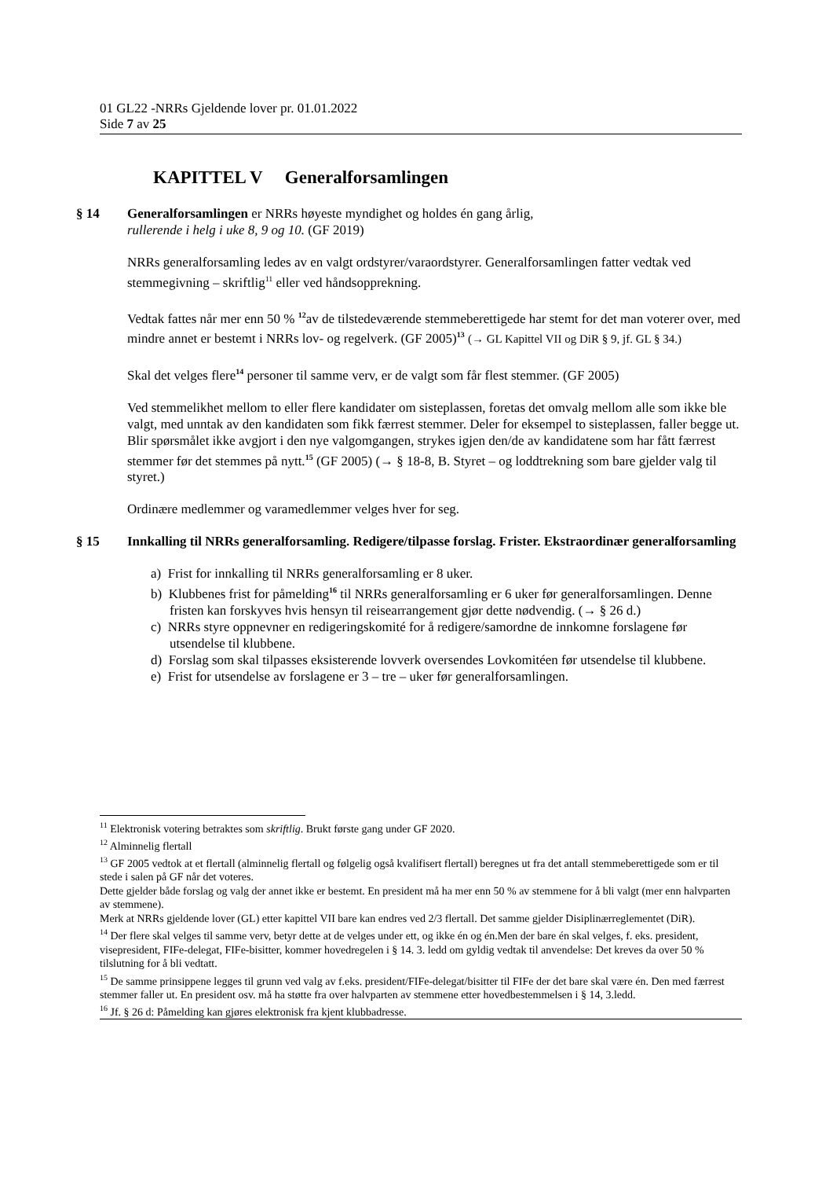01 GL22 -NRRs Gjeldende lover pr. 01.01.2022
Side 7 av 25
KAPITTEL V Generalforsamlingen
§ 14 Generalforsamlingen er NRRs høyeste myndighet og holdes én gang årlig,
rullerende i helg i uke 8, 9 og 10. (GF 2019)
NRRs generalforsamling ledes av en valgt ordstyrer/varaordstyrer. Generalforsamlingen fatter vedtak ved stemmegivning – skriftlig<sup>11</sup> eller ved håndsopprekning.
Vedtak fattes når mer enn 50 % <sup>12</sup>av de tilstedeværende stemmeberettigede har stemt for det man voterer over, med mindre annet er bestemt i NRRs lov- og regelverk. (GF 2005)<sup>13</sup> (→ GL Kapittel VII og DiR § 9, jf. GL § 34.)
Skal det velges flere<sup>14</sup> personer til samme verv, er de valgt som får flest stemmer. (GF 2005)
Ved stemmelikhet mellom to eller flere kandidater om sisteplassen, foretas det omvalg mellom alle som ikke ble valgt, med unntak av den kandidaten som fikk færrest stemmer. Deler for eksempel to sisteplassen, faller begge ut. Blir spørsmålet ikke avgjort i den nye valgomgangen, strykes igjen den/de av kandidatene som har fått færrest stemmer før det stemmes på nytt.<sup>15</sup> (GF 2005) (→ § 18-8, B. Styret – og loddtrekning som bare gjelder valg til styret.)
Ordinære medlemmer og varamedlemmer velges hver for seg.
§ 15 Innkalling til NRRs generalforsamling. Redigere/tilpasse forslag. Frister. Ekstraordinær generalforsamling
a) Frist for innkalling til NRRs generalforsamling er 8 uker.
b) Klubbenes frist for påmelding<sup>16</sup> til NRRs generalforsamling er 6 uker før generalforsamlingen. Denne fristen kan forskyves hvis hensyn til reisearrangement gjør dette nødvendig. (→ § 26 d.)
c) NRRs styre oppnevner en redigeringskomité for å redigere/samordne de innkomne forslagene før utsendelse til klubbene.
d) Forslag som skal tilpasses eksisterende lovverk oversendes Lovkomitéen før utsendelse til klubbene.
e) Frist for utsendelse av forslagene er 3 – tre – uker før generalforsamlingen.
<sup>11</sup> Elektronisk votering betraktes som skriftlig. Brukt første gang under GF 2020.
<sup>12</sup> Alminnelig flertall
<sup>13</sup> GF 2005 vedtok at et flertall (alminnelig flertall og følgelig også kvalifisert flertall) beregnes ut fra det antall stemmeberettigede som er til stede i salen på GF når det voteres.
Dette gjelder både forslag og valg der annet ikke er bestemt. En president må ha mer enn 50 % av stemmene for å bli valgt (mer enn halvparten av stemmene).
Merk at NRRs gjeldende lover (GL) etter kapittel VII bare kan endres ved 2/3 flertall. Det samme gjelder Disiplinærreglementet (DiR).
<sup>14</sup> Der flere skal velges til samme verv, betyr dette at de velges under ett, og ikke én og én.Men der bare én skal velges, f. eks. president, visepresident, FIFe-delegat, FIFe-bisitter, kommer hovedregelen i § 14. 3. ledd om gyldig vedtak til anvendelse: Det kreves da over 50 % tilslutning for å bli vedtatt.
<sup>15</sup> De samme prinsippene legges til grunn ved valg av f.eks. president/FIFe-delegat/bisitter til FIFe der det bare skal være én. Den med færrest stemmer faller ut. En president osv. må ha støtte fra over halvparten av stemmene etter hovedbestemmelsen i § 14, 3.ledd.
<sup>16</sup> Jf. § 26 d: Påmelding kan gjøres elektronisk fra kjent klubbadresse.